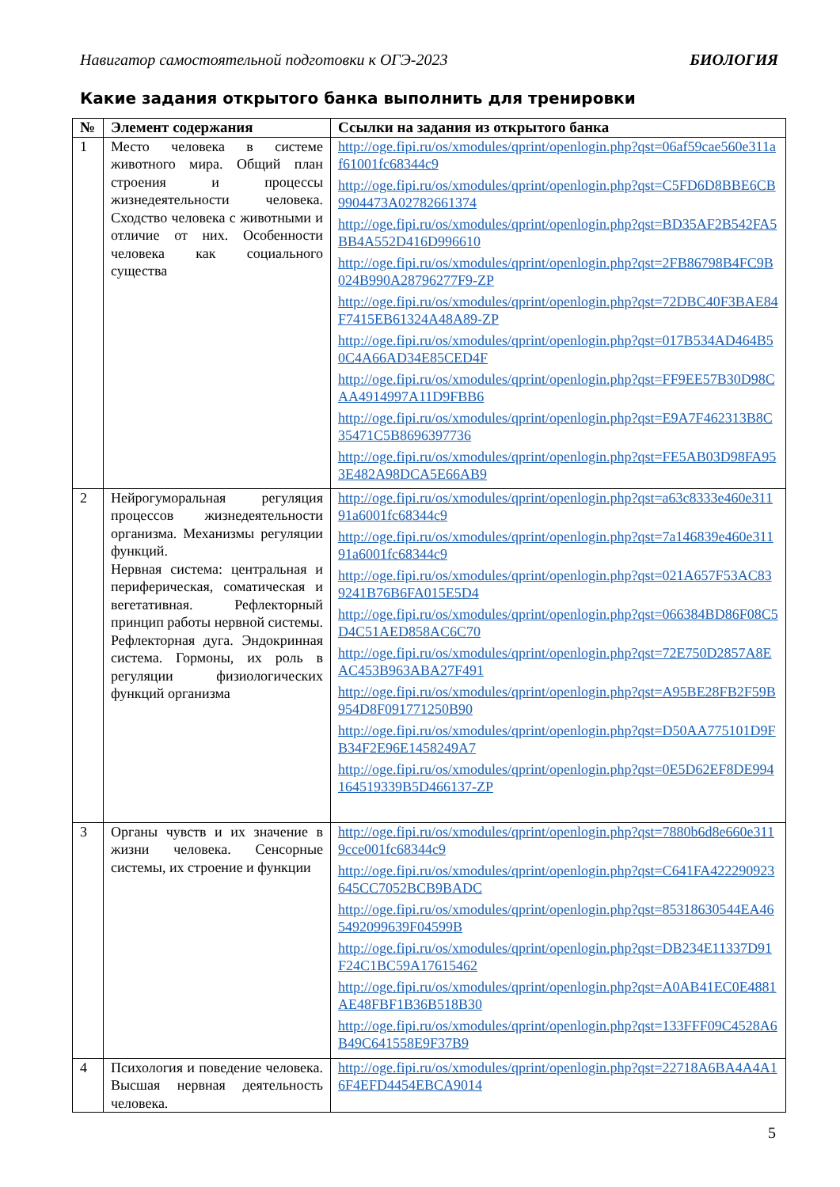Навигатор самостоятельной подготовки к ОГЭ-2023 БИОЛОГИЯ
Какие задания открытого банка выполнить для тренировки
| № | Элемент содержания | Ссылки на задания из открытого банка |
| --- | --- | --- |
| 1 | Место человека в системе животного мира. Общий план строения и процессы жизнедеятельности человека. Сходство человека с животными и отличие от них. Особенности человека как социального существа | http://oge.fipi.ru/os/xmodules/qprint/openlogin.php?qst=06af59cae560e311af61001fc68344c9 http://oge.fipi.ru/os/xmodules/qprint/openlogin.php?qst=C5FD6D8BBE6CB9904473A02782661374 http://oge.fipi.ru/os/xmodules/qprint/openlogin.php?qst=BD35AF2B542FA5BB4A552D416D996610 http://oge.fipi.ru/os/xmodules/qprint/openlogin.php?qst=2FB86798B4FC9B024B990A28796277F9-ZP http://oge.fipi.ru/os/xmodules/qprint/openlogin.php?qst=72DBC40F3BAE84F7415EB61324A48A89-ZP http://oge.fipi.ru/os/xmodules/qprint/openlogin.php?qst=017B534AD464B50C4A66AD34E85CED4F http://oge.fipi.ru/os/xmodules/qprint/openlogin.php?qst=FF9EE57B30D98CAA4914997A11D9FBB6 http://oge.fipi.ru/os/xmodules/qprint/openlogin.php?qst=E9A7F462313B8C35471C5B8696397736 http://oge.fipi.ru/os/xmodules/qprint/openlogin.php?qst=FE5AB03D98FA953E482A98DCA5E66AB9 |
| 2 | Нейрогуморальная регуляция процессов жизнедеятельности организма. Механизмы регуляции функций. Нервная система: центральная и периферическая, соматическая и вегетативная. Рефлекторный принцип работы нервной системы. Рефлекторная дуга. Эндокринная система. Гормоны, их роль в регуляции физиологических функций организма | http://oge.fipi.ru/os/xmodules/qprint/openlogin.php?qst=a63c8333e460e31191a6001fc68344c9 http://oge.fipi.ru/os/xmodules/qprint/openlogin.php?qst=7a146839e460e31191a6001fc68344c9 http://oge.fipi.ru/os/xmodules/qprint/openlogin.php?qst=021A657F53AC839241B76B6FA015E5D4 http://oge.fipi.ru/os/xmodules/qprint/openlogin.php?qst=066384BD86F08C5D4C51AED858AC6C70 http://oge.fipi.ru/os/xmodules/qprint/openlogin.php?qst=72E750D2857A8EAC453B963ABA27F491 http://oge.fipi.ru/os/xmodules/qprint/openlogin.php?qst=A95BE28FB2F59B954D8F091771250B90 http://oge.fipi.ru/os/xmodules/qprint/openlogin.php?qst=D50AA775101D9FB34F2E96E1458249A7 http://oge.fipi.ru/os/xmodules/qprint/openlogin.php?qst=0E5D62EF8DE994164519339B5D466137-ZP |
| 3 | Органы чувств и их значение в жизни человека. Сенсорные системы, их строение и функции | http://oge.fipi.ru/os/xmodules/qprint/openlogin.php?qst=7880b6d8e660e3119cce001fc68344c9 http://oge.fipi.ru/os/xmodules/qprint/openlogin.php?qst=C641FA422290923645CC7052BCB9BADC http://oge.fipi.ru/os/xmodules/qprint/openlogin.php?qst=85318630544EA465492099639F04599B http://oge.fipi.ru/os/xmodules/qprint/openlogin.php?qst=DB234E11337D91F24C1BC59A17615462 http://oge.fipi.ru/os/xmodules/qprint/openlogin.php?qst=A0AB41EC0E4881AE48FBF1B36B518B30 http://oge.fipi.ru/os/xmodules/qprint/openlogin.php?qst=133FFF09C4528A6B49C641558E9F37B9 |
| 4 | Психология и поведение человека. Высшая нервная деятельность человека. | http://oge.fipi.ru/os/xmodules/qprint/openlogin.php?qst=22718A6BA4A4A16F4EFD4454EBCA9014 |
5